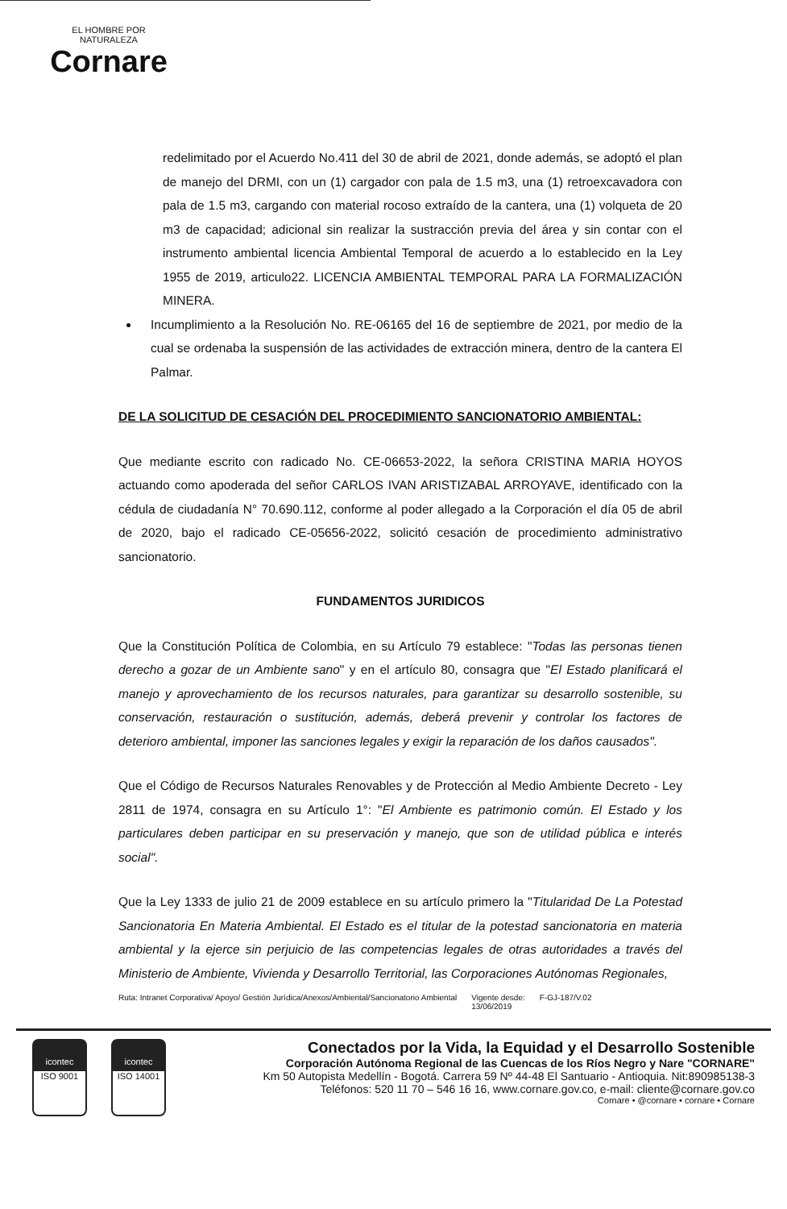EL HOMBRE POR NATURALEZA
Cornare
redelimitado por el Acuerdo No.411 del 30 de abril de 2021, donde además, se adoptó el plan de manejo del DRMI, con un (1) cargador con pala de 1.5 m3, una (1) retroexcavadora con pala de 1.5 m3, cargando con material rocoso extraído de la cantera, una (1) volqueta de 20 m3 de capacidad; adicional sin realizar la sustracción previa del área y sin contar con el instrumento ambiental licencia Ambiental Temporal de acuerdo a lo establecido en la Ley 1955 de 2019, articulo22. LICENCIA AMBIENTAL TEMPORAL PARA LA FORMALIZACIÓN MINERA.
Incumplimiento a la Resolución No. RE-06165 del 16 de septiembre de 2021, por medio de la cual se ordenaba la suspensión de las actividades de extracción minera, dentro de la cantera El Palmar.
DE LA SOLICITUD DE CESACIÓN DEL PROCEDIMIENTO SANCIONATORIO AMBIENTAL:
Que mediante escrito con radicado No. CE-06653-2022, la señora CRISTINA MARIA HOYOS actuando como apoderada del señor CARLOS IVAN ARISTIZABAL ARROYAVE, identificado con la cédula de ciudadanía N° 70.690.112, conforme al poder allegado a la Corporación el día 05 de abril de 2020, bajo el radicado CE-05656-2022, solicitó cesación de procedimiento administrativo sancionatorio.
FUNDAMENTOS JURIDICOS
Que la Constitución Política de Colombia, en su Artículo 79 establece: "Todas las personas tienen derecho a gozar de un Ambiente sano" y en el artículo 80, consagra que "El Estado planificará el manejo y aprovechamiento de los recursos naturales, para garantizar su desarrollo sostenible, su conservación, restauración o sustitución, además, deberá prevenir y controlar los factores de deterioro ambiental, imponer las sanciones legales y exigir la reparación de los daños causados".
Que el Código de Recursos Naturales Renovables y de Protección al Medio Ambiente Decreto - Ley 2811 de 1974, consagra en su Artículo 1°: "El Ambiente es patrimonio común. El Estado y los particulares deben participar en su preservación y manejo, que son de utilidad pública e interés social".
Que la Ley 1333 de julio 21 de 2009 establece en su artículo primero la "Titularidad De La Potestad Sancionatoria En Materia Ambiental. El Estado es el titular de la potestad sancionatoria en materia ambiental y la ejerce sin perjuicio de las competencias legales de otras autoridades a través del Ministerio de Ambiente, Vivienda y Desarrollo Territorial, las Corporaciones Autónomas Regionales,
Ruta: Intranet Corporativa/ Apoyo/ Gestión Jurídica/Anexos/Ambiental/Sancionatorio Ambiental Vigente desde:
13/06/2019 F-GJ-187/V.02
icontec
ISO 9001
icontec
ISO 14001
Conectados por la Vida, la Equidad y el Desarrollo Sostenible
Corporación Autónoma Regional de las Cuencas de los Ríos Negro y Nare "CORNARE"
Km 50 Autopista Medellín - Bogotá. Carrera 59 Nº 44-48 El Santuario - Antioquia. Nit:890985138-3
Teléfonos: 520 11 70 – 546 16 16, www.cornare.gov.co, e-mail: cliente@cornare.gov.co
Cornare • @cornare • cornare • Cornare